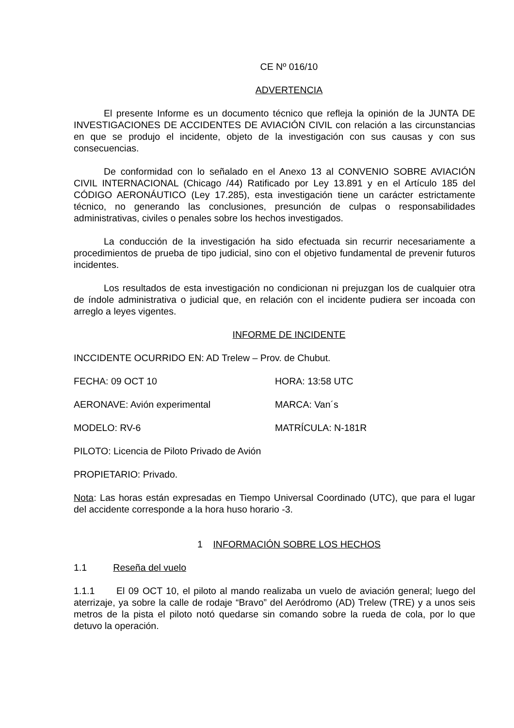CE Nº 016/10
ADVERTENCIA
El presente Informe es un documento técnico que refleja la opinión de la JUNTA DE INVESTIGACIONES DE ACCIDENTES DE AVIACIÓN CIVIL con relación a las circunstancias en que se produjo el incidente, objeto de la investigación con sus causas y con sus consecuencias.
De conformidad con lo señalado en el Anexo 13 al CONVENIO SOBRE AVIACIÓN CIVIL INTERNACIONAL (Chicago /44) Ratificado por Ley 13.891 y en el Artículo 185 del CÓDIGO AERONÁUTICO (Ley 17.285), esta investigación tiene un carácter estrictamente técnico, no generando las conclusiones, presunción de culpas o responsabilidades administrativas, civiles o penales sobre los hechos investigados.
La conducción de la investigación ha sido efectuada sin recurrir necesariamente a procedimientos de prueba de tipo judicial, sino con el objetivo fundamental de prevenir futuros incidentes.
Los resultados de esta investigación no condicionan ni prejuzgan los de cualquier otra de índole administrativa o judicial que, en relación con el incidente pudiera ser incoada con arreglo a leyes vigentes.
INFORME DE INCIDENTE
INCCIDENTE OCURRIDO EN: AD Trelew – Prov. de Chubut.
FECHA: 09 OCT 10 HORA: 13:58 UTC
AERONAVE: Avión experimental MARCA: Van´s
MODELO: RV-6 MATRÍCULA: N-181R
PILOTO: Licencia de Piloto Privado de Avión
PROPIETARIO: Privado.
Nota: Las horas están expresadas en Tiempo Universal Coordinado (UTC), que para el lugar del accidente corresponde a la hora huso horario -3.
1 INFORMACIÓN SOBRE LOS HECHOS
1.1 Reseña del vuelo
1.1.1 El 09 OCT 10, el piloto al mando realizaba un vuelo de aviación general; luego del aterrizaje, ya sobre la calle de rodaje “Bravo” del Aeródromo (AD) Trelew (TRE) y a unos seis metros de la pista el piloto notó quedarse sin comando sobre la rueda de cola, por lo que detuvo la operación.